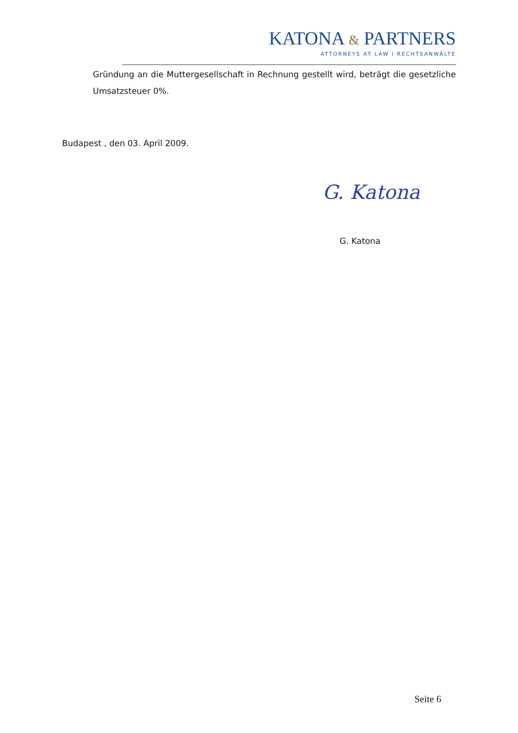KATONA & PARTNERS
ATTORNEYS AT LAW I RECHTSANWÄLTE
Gründung an die Muttergesellschaft in Rechnung gestellt wird, beträgt die gesetzliche Umsatzsteuer 0%.
Budapest , den 03. April 2009.
G. Katona
G. Katona
Seite 6